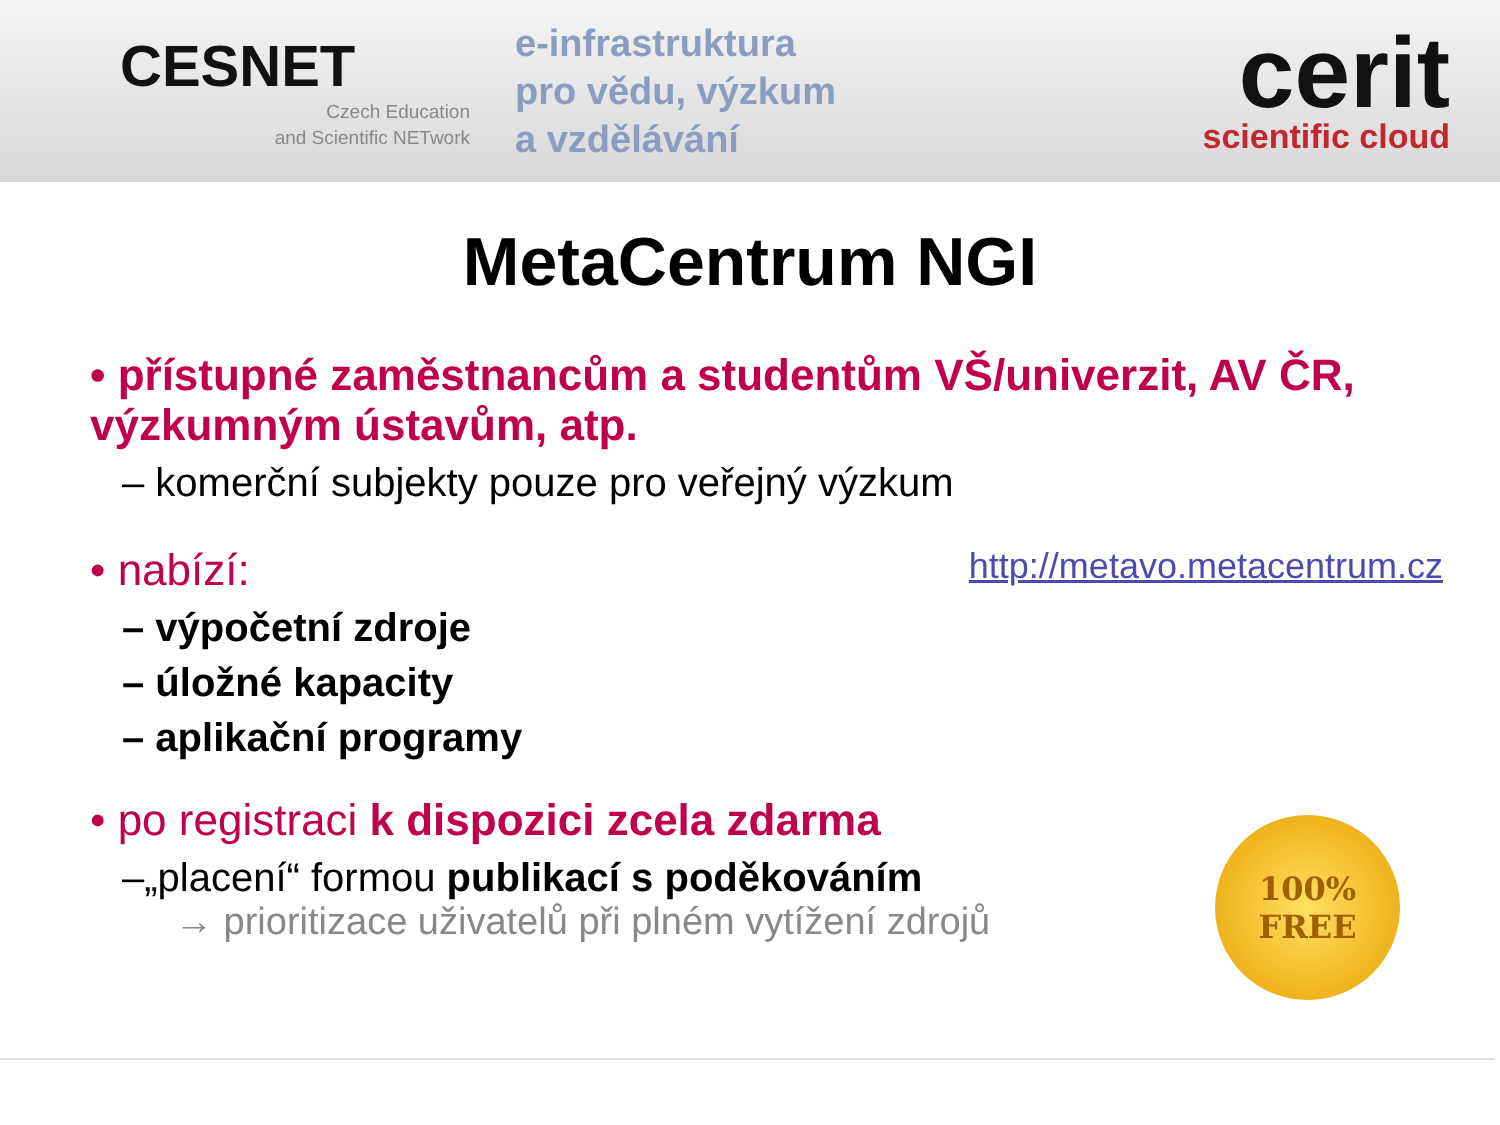CESNET
Czech Education
and Scientific NETwork
e-infrastruktura
pro vědu, výzkum
a vzdělávání
cerit
scientific cloud
MetaCentrum NGI
• přístupné zaměstnancům a studentům VŠ/univerzit, AV ČR, výzkumným ústavům, atp.
– komerční subjekty pouze pro veřejný výzkum
• nabízí: http://metavo.metacentrum.cz
– výpočetní zdroje
– úložné kapacity
– aplikační programy
• po registraci k dispozici zcela zdarma
–„placení“ formou publikací s poděkováním
→ prioritizace uživatelů při plném vytížení zdrojů
100%
FREE